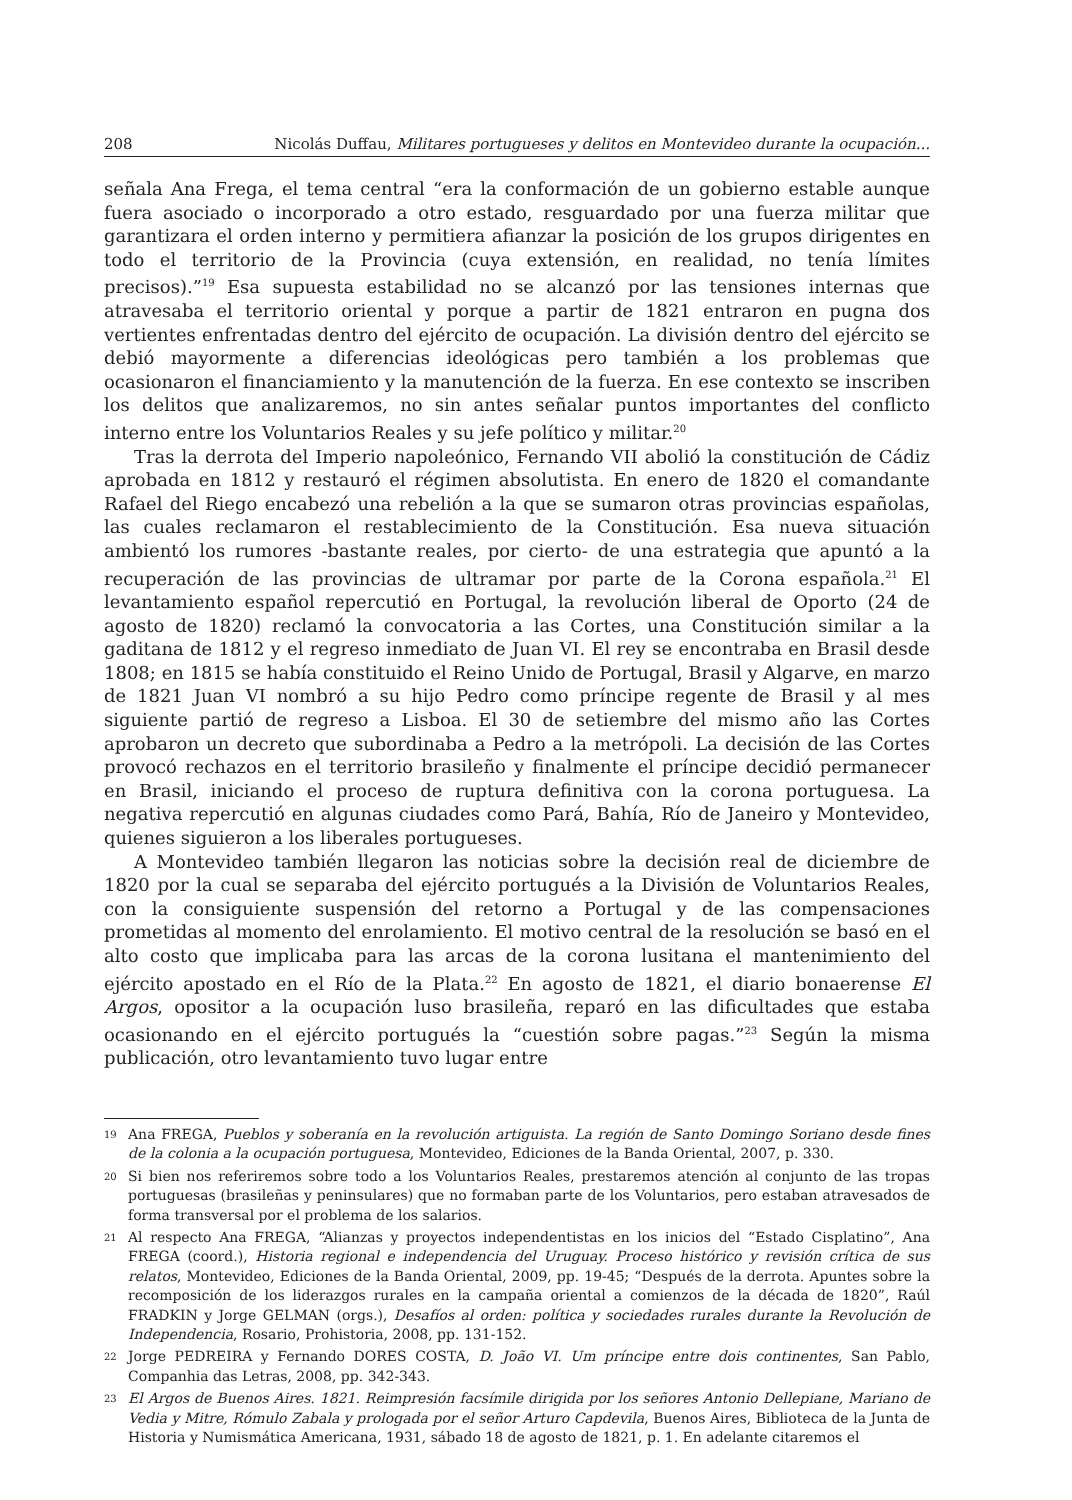208 Nicolás Duffau, Militares portugueses y delitos en Montevideo durante la ocupación...
señala Ana Frega, el tema central “era la conformación de un gobierno estable aunque fuera asociado o incorporado a otro estado, resguardado por una fuerza militar que garantizara el orden interno y permitiera afianzar la posición de los grupos dirigentes en todo el territorio de la Provincia (cuya extensión, en realidad, no tenía límites precisos).”<sup>19</sup> Esa supuesta estabilidad no se alcanzó por las tensiones internas que atravesaba el territorio oriental y porque a partir de 1821 entraron en pugna dos vertientes enfrentadas dentro del ejército de ocupación. La división dentro del ejército se debió mayormente a diferencias ideológicas pero también a los problemas que ocasionaron el financiamiento y la manutención de la fuerza. En ese contexto se inscriben los delitos que analizaremos, no sin antes señalar puntos importantes del conflicto interno entre los Voluntarios Reales y su jefe político y militar.<sup>20</sup>
Tras la derrota del Imperio napoleónico, Fernando VII abolió la constitución de Cádiz aprobada en 1812 y restauró el régimen absolutista. En enero de 1820 el comandante Rafael del Riego encabezó una rebelión a la que se sumaron otras provincias españolas, las cuales reclamaron el restablecimiento de la Constitución. Esa nueva situación ambientó los rumores -bastante reales, por cierto- de una estrategia que apuntó a la recuperación de las provincias de ultramar por parte de la Corona española.<sup>21</sup> El levantamiento español repercutió en Portugal, la revolución liberal de Oporto (24 de agosto de 1820) reclamó la convocatoria a las Cortes, una Constitución similar a la gaditana de 1812 y el regreso inmediato de Juan VI. El rey se encontraba en Brasil desde 1808; en 1815 se había constituido el Reino Unido de Portugal, Brasil y Algarve, en marzo de 1821 Juan VI nombró a su hijo Pedro como príncipe regente de Brasil y al mes siguiente partió de regreso a Lisboa. El 30 de setiembre del mismo año las Cortes aprobaron un decreto que subordinaba a Pedro a la metrópoli. La decisión de las Cortes provocó rechazos en el territorio brasileño y finalmente el príncipe decidió permanecer en Brasil, iniciando el proceso de ruptura definitiva con la corona portuguesa. La negativa repercutió en algunas ciudades como Pará, Bahía, Río de Janeiro y Montevideo, quienes siguieron a los liberales portugueses.
A Montevideo también llegaron las noticias sobre la decisión real de diciembre de 1820 por la cual se separaba del ejército portugués a la División de Voluntarios Reales, con la consiguiente suspensión del retorno a Portugal y de las compensaciones prometidas al momento del enrolamiento. El motivo central de la resolución se basó en el alto costo que implicaba para las arcas de la corona lusitana el mantenimiento del ejército apostado en el Río de la Plata.<sup>22</sup> En agosto de 1821, el diario bonaerense El Argos, opositor a la ocupación luso brasileña, reparó en las dificultades que estaba ocasionando en el ejército portugués la “cuestión sobre pagas.”<sup>23</sup> Según la misma publicación, otro levantamiento tuvo lugar entre
19 Ana FREGA, Pueblos y soberanía en la revolución artiguista. La región de Santo Domingo Soriano desde fines de la colonia a la ocupación portuguesa, Montevideo, Ediciones de la Banda Oriental, 2007, p. 330.
20 Si bien nos referiremos sobre todo a los Voluntarios Reales, prestaremos atención al conjunto de las tropas portuguesas (brasileñas y peninsulares) que no formaban parte de los Voluntarios, pero estaban atravesados de forma transversal por el problema de los salarios.
21 Al respecto Ana FREGA, “Alianzas y proyectos independentistas en los inicios del “Estado Cisplatino”, Ana FREGA (coord.), Historia regional e independencia del Uruguay. Proceso histórico y revisión crítica de sus relatos, Montevideo, Ediciones de la Banda Oriental, 2009, pp. 19-45; “Después de la derrota. Apuntes sobre la recomposición de los liderazgos rurales en la campaña oriental a comienzos de la década de 1820”, Raúl FRADKIN y Jorge GELMAN (orgs.), Desafíos al orden: política y sociedades rurales durante la Revolución de Independencia, Rosario, Prohistoria, 2008, pp. 131-152.
22 Jorge PEDREIRA y Fernando DORES COSTA, D. João VI. Um príncipe entre dois continentes, San Pablo, Companhia das Letras, 2008, pp. 342-343.
23 El Argos de Buenos Aires. 1821. Reimpresión facsímile dirigida por los señores Antonio Dellepiane, Mariano de Vedia y Mitre, Rómulo Zabala y prologada por el señor Arturo Capdevila, Buenos Aires, Biblioteca de la Junta de Historia y Numismática Americana, 1931, sábado 18 de agosto de 1821, p. 1. En adelante citaremos el